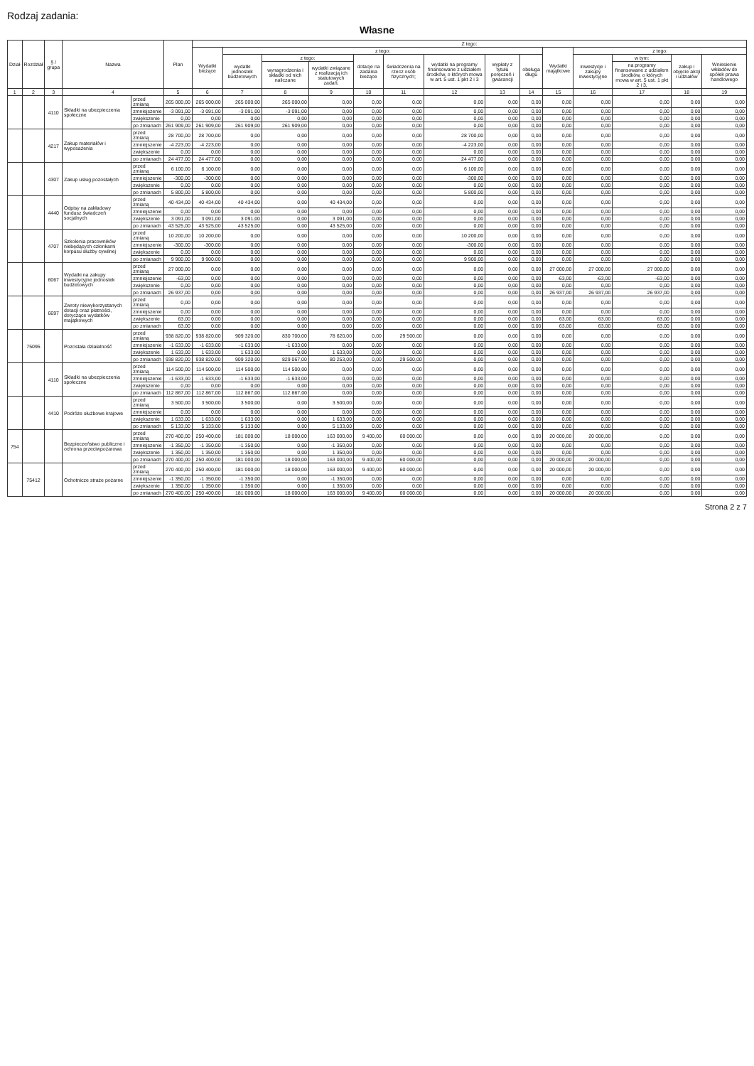Rodzaj zadania:
Własne
| Dział | Rozdział | § / grupa | Nazwa | | Plan | Z tego: | | | | | | | | | | | | | |
| --- | --- | --- | --- | --- | --- | --- | --- | --- | --- | --- | --- | --- | --- | --- | --- | --- | --- | --- | --- |
| | | | | | | Wydatki bieżące | z tego: | | | | | | | | Wydatki majątkowe | z tego: | | | |
| | | | | | | | wydatki jednostek budżetowych | z tego: | | dotacje na zadania bieżące | świadczenia na rzecz osób fizycznych; | wydatki na programy finansowane z udziałem środków, o których mowa w art. 5 ust. 1 pkt 2 i 3 | wypłaty z tytułu poręczeń i gwarancji | obsługa długu | | inwestycje i zakupy inwestycyjne | w tym: | zakup i objęcie akcji i udziałów | Wniesienie wkładów do spółek prawa handlowego |
| | | | | | | | | wynagrodzenia i składki od nich naliczane | wydatki związane z realizacją ich statutowych zadań; | | | | | | | | na programy finansowane z udziałem środków, o których mowa w art. 5 ust. 1 pkt 2 i 3, | | |
| 1 | 2 | 3 | 4 | | 5 | 6 | 7 | 8 | 9 | 10 | 11 | 12 | 13 | 14 | 15 | 16 | 17 | 18 | 19 |
| | | 4110 | Składki na ubezpieczenia społeczne | przed zmianą | 265 000,00 | 265 000,00 | 265 000,00 | 265 000,00 | 0,00 | 0,00 | 0,00 | 0,00 | 0,00 | 0,00 | 0,00 | 0,00 | 0,00 | 0,00 | 0,00 |
| | | | | zmniejszenie | -3 091,00 | -3 091,00 | -3 091,00 | -3 091,00 | 0,00 | 0,00 | 0,00 | 0,00 | 0,00 | 0,00 | 0,00 | 0,00 | 0,00 | 0,00 | 0,00 |
| | | | | zwiększenie | 0,00 | 0,00 | 0,00 | 0,00 | 0,00 | 0,00 | 0,00 | 0,00 | 0,00 | 0,00 | 0,00 | 0,00 | 0,00 | 0,00 | 0,00 |
| | | | | po zmianach | 261 909,00 | 261 909,00 | 261 909,00 | 261 909,00 | 0,00 | 0,00 | 0,00 | 0,00 | 0,00 | 0,00 | 0,00 | 0,00 | 0,00 | 0,00 | 0,00 |
| | | 4217 | Zakup materiałów i wyposażenia | przed zmianą | 28 700,00 | 28 700,00 | 0,00 | 0,00 | 0,00 | 0,00 | 0,00 | 28 700,00 | 0,00 | 0,00 | 0,00 | 0,00 | 0,00 | 0,00 | 0,00 |
| | | | | zmniejszenie | -4 223,00 | -4 223,00 | 0,00 | 0,00 | 0,00 | 0,00 | 0,00 | -4 223,00 | 0,00 | 0,00 | 0,00 | 0,00 | 0,00 | 0,00 | 0,00 |
| | | | | zwiększenie | 0,00 | 0,00 | 0,00 | 0,00 | 0,00 | 0,00 | 0,00 | 0,00 | 0,00 | 0,00 | 0,00 | 0,00 | 0,00 | 0,00 | 0,00 |
| | | | | po zmianach | 24 477,00 | 24 477,00 | 0,00 | 0,00 | 0,00 | 0,00 | 0,00 | 24 477,00 | 0,00 | 0,00 | 0,00 | 0,00 | 0,00 | 0,00 | 0,00 |
| | | 4307 | Zakup usług pozostałych | przed zmianą | 6 100,00 | 6 100,00 | 0,00 | 0,00 | 0,00 | 0,00 | 0,00 | 6 100,00 | 0,00 | 0,00 | 0,00 | 0,00 | 0,00 | 0,00 | 0,00 |
| | | | | zmniejszenie | -300,00 | -300,00 | 0,00 | 0,00 | 0,00 | 0,00 | 0,00 | -300,00 | 0,00 | 0,00 | 0,00 | 0,00 | 0,00 | 0,00 | 0,00 |
| | | | | zwiększenie | 0,00 | 0,00 | 0,00 | 0,00 | 0,00 | 0,00 | 0,00 | 0,00 | 0,00 | 0,00 | 0,00 | 0,00 | 0,00 | 0,00 | 0,00 |
| | | | | po zmianach | 5 800,00 | 5 800,00 | 0,00 | 0,00 | 0,00 | 0,00 | 0,00 | 5 800,00 | 0,00 | 0,00 | 0,00 | 0,00 | 0,00 | 0,00 | 0,00 |
| | | 4440 | Odpisy na zakładowy fundusz świadczeń socjalnych | przed zmianą | 40 434,00 | 40 434,00 | 40 434,00 | 0,00 | 40 434,00 | 0,00 | 0,00 | 0,00 | 0,00 | 0,00 | 0,00 | 0,00 | 0,00 | 0,00 | 0,00 |
| | | | | zmniejszenie | 0,00 | 0,00 | 0,00 | 0,00 | 0,00 | 0,00 | 0,00 | 0,00 | 0,00 | 0,00 | 0,00 | 0,00 | 0,00 | 0,00 | 0,00 |
| | | | | zwiększenie | 3 091,00 | 3 091,00 | 3 091,00 | 0,00 | 3 091,00 | 0,00 | 0,00 | 0,00 | 0,00 | 0,00 | 0,00 | 0,00 | 0,00 | 0,00 | 0,00 |
| | | | | po zmianach | 43 525,00 | 43 525,00 | 43 525,00 | 0,00 | 43 525,00 | 0,00 | 0,00 | 0,00 | 0,00 | 0,00 | 0,00 | 0,00 | 0,00 | 0,00 | 0,00 |
| | | 4707 | Szkolenia pracowników niebędących członkami korpusu służby cywilnej | przed zmianą | 10 200,00 | 10 200,00 | 0,00 | 0,00 | 0,00 | 0,00 | 0,00 | 10 200,00 | 0,00 | 0,00 | 0,00 | 0,00 | 0,00 | 0,00 | 0,00 |
| | | | | zmniejszenie | -300,00 | -300,00 | 0,00 | 0,00 | 0,00 | 0,00 | 0,00 | -300,00 | 0,00 | 0,00 | 0,00 | 0,00 | 0,00 | 0,00 | 0,00 |
| | | | | zwiększenie | 0,00 | 0,00 | 0,00 | 0,00 | 0,00 | 0,00 | 0,00 | 0,00 | 0,00 | 0,00 | 0,00 | 0,00 | 0,00 | 0,00 | 0,00 |
| | | | | po zmianach | 9 900,00 | 9 900,00 | 0,00 | 0,00 | 0,00 | 0,00 | 0,00 | 9 900,00 | 0,00 | 0,00 | 0,00 | 0,00 | 0,00 | 0,00 | 0,00 |
| | | 6067 | Wydatki na zakupy inwestycyjne jednostek budżetowych | przed zmianą | 27 000,00 | 0,00 | 0,00 | 0,00 | 0,00 | 0,00 | 0,00 | 0,00 | 0,00 | 0,00 | 27 000,00 | 27 000,00 | 27 000,00 | 0,00 | 0,00 |
| | | | | zmniejszenie | -63,00 | 0,00 | 0,00 | 0,00 | 0,00 | 0,00 | 0,00 | 0,00 | 0,00 | 0,00 | -63,00 | -63,00 | -63,00 | 0,00 | 0,00 |
| | | | | zwiększenie | 0,00 | 0,00 | 0,00 | 0,00 | 0,00 | 0,00 | 0,00 | 0,00 | 0,00 | 0,00 | 0,00 | 0,00 | 0,00 | 0,00 | 0,00 |
| | | | | po zmianach | 26 937,00 | 0,00 | 0,00 | 0,00 | 0,00 | 0,00 | 0,00 | 0,00 | 0,00 | 0,00 | 26 937,00 | 26 937,00 | 26 937,00 | 0,00 | 0,00 |
| | | 6697 | Zwroty niewykorzystanych dotacji oraz płatności, dotyczące wydatków majątkowych | przed zmianą | 0,00 | 0,00 | 0,00 | 0,00 | 0,00 | 0,00 | 0,00 | 0,00 | 0,00 | 0,00 | 0,00 | 0,00 | 0,00 | 0,00 | 0,00 |
| | | | | zmniejszenie | 0,00 | 0,00 | 0,00 | 0,00 | 0,00 | 0,00 | 0,00 | 0,00 | 0,00 | 0,00 | 0,00 | 0,00 | 0,00 | 0,00 | 0,00 |
| | | | | zwiększenie | 63,00 | 0,00 | 0,00 | 0,00 | 0,00 | 0,00 | 0,00 | 0,00 | 0,00 | 0,00 | 63,00 | 63,00 | 63,00 | 0,00 | 0,00 |
| | | | | po zmianach | 63,00 | 0,00 | 0,00 | 0,00 | 0,00 | 0,00 | 0,00 | 0,00 | 0,00 | 0,00 | 63,00 | 63,00 | 63,00 | 0,00 | 0,00 |
| | 75095 | | Pozostała działalność | przed zmianą | 938 820,00 | 938 820,00 | 909 320,00 | 830 700,00 | 78 620,00 | 0,00 | 29 500,00 | 0,00 | 0,00 | 0,00 | 0,00 | 0,00 | 0,00 | 0,00 | 0,00 |
| | | | | zmniejszenie | -1 633,00 | -1 633,00 | -1 633,00 | -1 633,00 | 0,00 | 0,00 | 0,00 | 0,00 | 0,00 | 0,00 | 0,00 | 0,00 | 0,00 | 0,00 | 0,00 |
| | | | | zwiększenie | 1 633,00 | 1 633,00 | 1 633,00 | 0,00 | 1 633,00 | 0,00 | 0,00 | 0,00 | 0,00 | 0,00 | 0,00 | 0,00 | 0,00 | 0,00 | 0,00 |
| | | | | po zmianach | 938 820,00 | 938 820,00 | 909 320,00 | 829 067,00 | 80 253,00 | 0,00 | 29 500,00 | 0,00 | 0,00 | 0,00 | 0,00 | 0,00 | 0,00 | 0,00 | 0,00 |
| | | 4110 | Składki na ubezpieczenia społeczne | przed zmianą | 114 500,00 | 114 500,00 | 114 500,00 | 114 500,00 | 0,00 | 0,00 | 0,00 | 0,00 | 0,00 | 0,00 | 0,00 | 0,00 | 0,00 | 0,00 | 0,00 |
| | | | | zmniejszenie | -1 633,00 | -1 633,00 | -1 633,00 | -1 633,00 | 0,00 | 0,00 | 0,00 | 0,00 | 0,00 | 0,00 | 0,00 | 0,00 | 0,00 | 0,00 | 0,00 |
| | | | | zwiększenie | 0,00 | 0,00 | 0,00 | 0,00 | 0,00 | 0,00 | 0,00 | 0,00 | 0,00 | 0,00 | 0,00 | 0,00 | 0,00 | 0,00 | 0,00 |
| | | | | po zmianach | 112 867,00 | 112 867,00 | 112 867,00 | 112 867,00 | 0,00 | 0,00 | 0,00 | 0,00 | 0,00 | 0,00 | 0,00 | 0,00 | 0,00 | 0,00 | 0,00 |
| | | 4410 | Podróże służbowe krajowe | przed zmianą | 3 500,00 | 3 500,00 | 3 500,00 | 0,00 | 3 500,00 | 0,00 | 0,00 | 0,00 | 0,00 | 0,00 | 0,00 | 0,00 | 0,00 | 0,00 | 0,00 |
| | | | | zmniejszenie | 0,00 | 0,00 | 0,00 | 0,00 | 0,00 | 0,00 | 0,00 | 0,00 | 0,00 | 0,00 | 0,00 | 0,00 | 0,00 | 0,00 | 0,00 |
| | | | | zwiększenie | 1 633,00 | 1 633,00 | 1 633,00 | 0,00 | 1 633,00 | 0,00 | 0,00 | 0,00 | 0,00 | 0,00 | 0,00 | 0,00 | 0,00 | 0,00 | 0,00 |
| | | | | po zmianach | 5 133,00 | 5 133,00 | 5 133,00 | 0,00 | 5 133,00 | 0,00 | 0,00 | 0,00 | 0,00 | 0,00 | 0,00 | 0,00 | 0,00 | 0,00 | 0,00 |
| 754 | | | Bezpieczeństwo publiczne i ochrona przeciwpożarowa | przed zmianą | 270 400,00 | 250 400,00 | 181 000,00 | 18 000,00 | 163 000,00 | 9 400,00 | 60 000,00 | 0,00 | 0,00 | 0,00 | 20 000,00 | 20 000,00 | 0,00 | 0,00 | 0,00 |
| | | | | zmniejszenie | -1 350,00 | -1 350,00 | -1 350,00 | 0,00 | -1 350,00 | 0,00 | 0,00 | 0,00 | 0,00 | 0,00 | 0,00 | 0,00 | 0,00 | 0,00 | 0,00 |
| | | | | zwiększenie | 1 350,00 | 1 350,00 | 1 350,00 | 0,00 | 1 350,00 | 0,00 | 0,00 | 0,00 | 0,00 | 0,00 | 0,00 | 0,00 | 0,00 | 0,00 | 0,00 |
| | | | | po zmianach | 270 400,00 | 250 400,00 | 181 000,00 | 18 000,00 | 163 000,00 | 9 400,00 | 60 000,00 | 0,00 | 0,00 | 0,00 | 20 000,00 | 20 000,00 | 0,00 | 0,00 | 0,00 |
| | 75412 | | Ochotnicze straże pożarne | przed zmianą | 270 400,00 | 250 400,00 | 181 000,00 | 18 000,00 | 163 000,00 | 9 400,00 | 60 000,00 | 0,00 | 0,00 | 0,00 | 20 000,00 | 20 000,00 | 0,00 | 0,00 | 0,00 |
| | | | | zmniejszenie | -1 350,00 | -1 350,00 | -1 350,00 | 0,00 | -1 350,00 | 0,00 | 0,00 | 0,00 | 0,00 | 0,00 | 0,00 | 0,00 | 0,00 | 0,00 | 0,00 |
| | | | | zwiększenie | 1 350,00 | 1 350,00 | 1 350,00 | 0,00 | 1 350,00 | 0,00 | 0,00 | 0,00 | 0,00 | 0,00 | 0,00 | 0,00 | 0,00 | 0,00 | 0,00 |
| | | | | po zmianach | 270 400,00 | 250 400,00 | 181 000,00 | 18 000,00 | 163 000,00 | 9 400,00 | 60 000,00 | 0,00 | 0,00 | 0,00 | 20 000,00 | 20 000,00 | 0,00 | 0,00 | 0,00 |
Strona 2 z 7